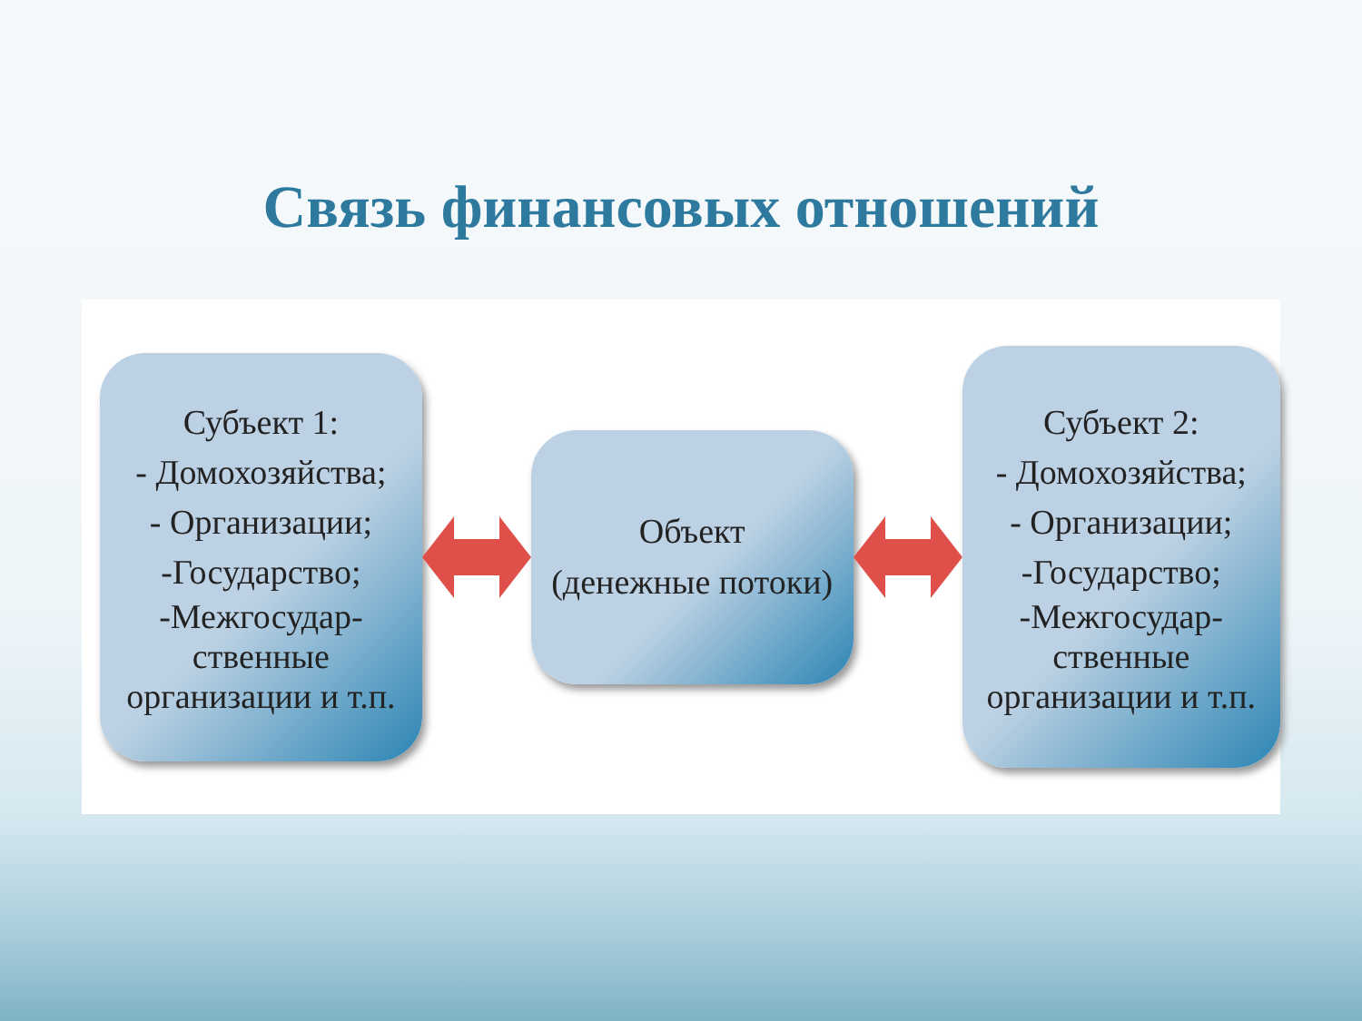Связь финансовых отношений
Субъект 1:
- Домохозяйства;
- Организации;
-Государство;
-Межгосудар-
ственные
организации и т.п.
Объект
(денежные потоки)
Субъект 2:
- Домохозяйства;
- Организации;
-Государство;
-Межгосудар-
ственные
организации и т.п.